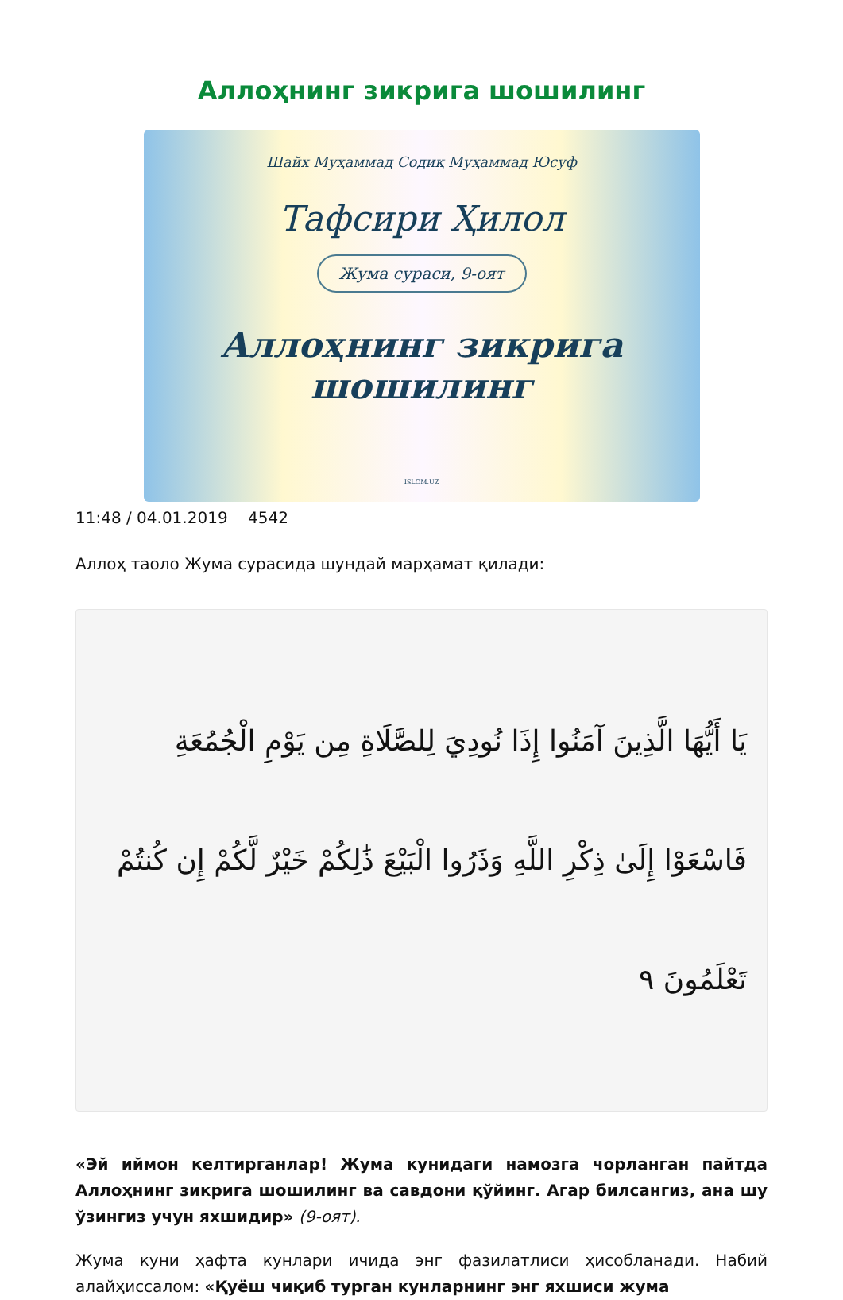Аллоҳнинг зикрига шошилинг
Шайх Муҳаммад Содиқ Муҳаммад Юсуф
Тафсири Ҳилол
Жума сураси, 9-оят
Аллоҳнинг зикрига
шошилинг
ISLOM.UZ
11:48 / 04.01.2019 4542
Аллоҳ таоло Жума сурасида шундай марҳамат қилади:
يَا أَيُّهَا الَّذِينَ آمَنُوا إِذَا نُودِيَ لِلصَّلَاةِ مِن يَوْمِ الْجُمُعَةِ فَاسْعَوْا إِلَىٰ ذِكْرِ اللَّهِ وَذَرُوا الْبَيْعَ ذَٰلِكُمْ خَيْرٌ لَّكُمْ إِن كُنتُمْ تَعْلَمُونَ ٩
«Эй иймон келтирганлар! Жума кунидаги намозга чорланган пайтда Аллоҳнинг зикрига шошилинг ва савдони қўйинг. Агар билсангиз, ана шу ўзингиз учун яхшидир» (9-оят).
Жума куни ҳафта кунлари ичида энг фазилатлиси ҳисобланади. Набий алайҳиссалом: «Қуёш чиқиб турган кунларнинг энг яхшиси жума